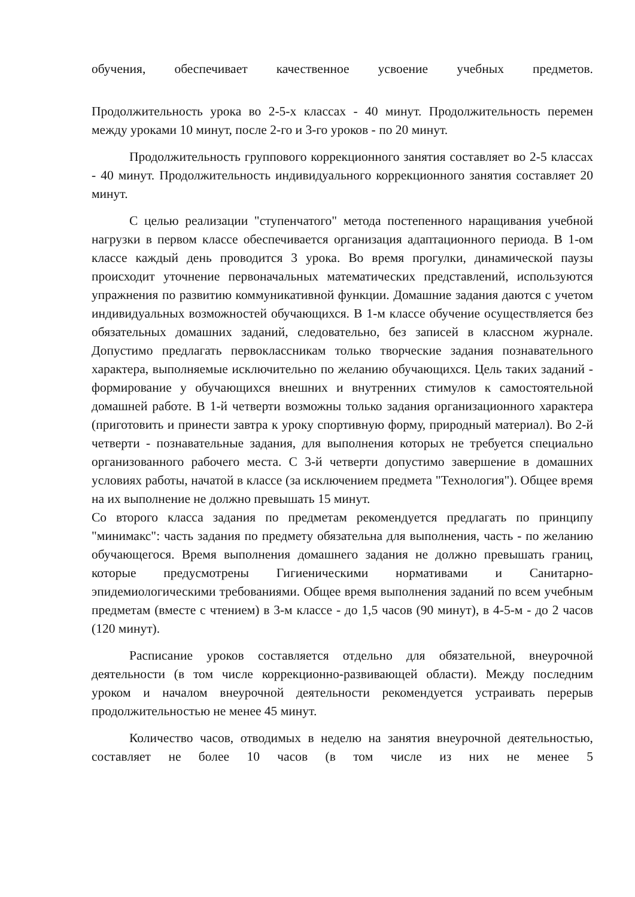обучения, обеспечивает качественное усвоение учебных предметов.
Продолжительность урока во 2-5-х классах - 40 минут. Продолжительность перемен между уроками 10 минут, после 2-го и 3-го уроков - по 20 минут.
Продолжительность группового коррекционного занятия составляет во 2-5 классах - 40 минут. Продолжительность индивидуального коррекционного занятия составляет 20 минут.
С целью реализации "ступенчатого" метода постепенного наращивания учебной нагрузки в первом классе обеспечивается организация адаптационного периода. В 1-ом классе каждый день проводится 3 урока. Во время прогулки, динамической паузы происходит уточнение первоначальных математических представлений, используются упражнения по развитию коммуникативной функции. Домашние задания даются с учетом индивидуальных возможностей обучающихся. В 1-м классе обучение осуществляется без обязательных домашних заданий, следовательно, без записей в классном журнале. Допустимо предлагать первоклассникам только творческие задания познавательного характера, выполняемые исключительно по желанию обучающихся. Цель таких заданий - формирование у обучающихся внешних и внутренних стимулов к самостоятельной домашней работе. В 1-й четверти возможны только задания организационного характера (приготовить и принести завтра к уроку спортивную форму, природный материал). Во 2-й четверти - познавательные задания, для выполнения которых не требуется специально организованного рабочего места. С 3-й четверти допустимо завершение в домашних условиях работы, начатой в классе (за исключением предмета "Технология"). Общее время на их выполнение не должно превышать 15 минут.
Со второго класса задания по предметам рекомендуется предлагать по принципу "минимакс": часть задания по предмету обязательна для выполнения, часть - по желанию обучающегося. Время выполнения домашнего задания не должно превышать границ, которые предусмотрены Гигиеническими нормативами и Санитарно-эпидемиологическими требованиями. Общее время выполнения заданий по всем учебным предметам (вместе с чтением) в 3-м классе - до 1,5 часов (90 минут), в 4-5-м - до 2 часов (120 минут).
Расписание уроков составляется отдельно для обязательной, внеурочной деятельности (в том числе коррекционно-развивающей области). Между последним уроком и началом внеурочной деятельности рекомендуется устраивать перерыв продолжительностью не менее 45 минут.
Количество часов, отводимых в неделю на занятия внеурочной деятельностью, составляет не более 10 часов (в том числе из них не менее 5